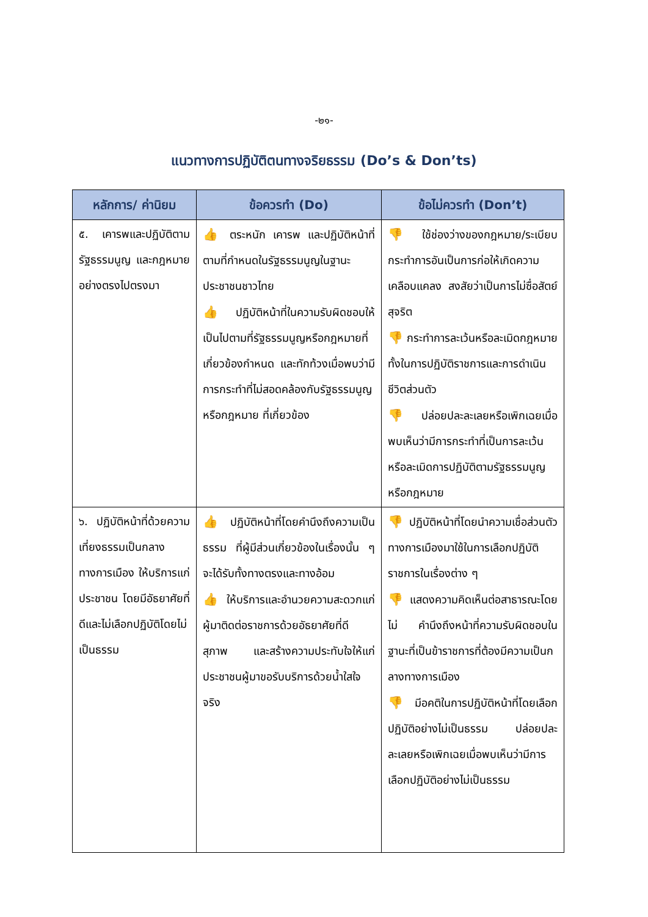-๒๑-
แนวทางการปฏิบัติตนทางจริยธรรม (Do’s & Don’ts)
| หลักการ/ ค่านิยม | ข้อควรทำ (Do) | ข้อไม่ควรทำ (Don’t) |
| --- | --- | --- |
| ๕. เคารพและปฏิบัติตามรัฐธรรมนูญ และกฎหมายอย่างตรงไปตรงมา | 👍 ตระหนัก เคารพ และปฏิบัติหน้าที่ตามที่กำหนดในรัฐธรรมนูญในฐานะประชาชนชาวไทย 👍 ปฏิบัติหน้าที่ในความรับผิดชอบให้เป็นไปตามที่รัฐธรรมนูญหรือกฎหมายที่เกี่ยวข้องกำหนด และทักท้วงเมื่อพบว่ามีการกระทำที่ไม่สอดคล้องกับรัฐธรรมนูญหรือกฎหมาย ที่เกี่ยวข้อง | 👎 ใช้ช่องว่างของกฎหมาย/ระเบียบกระทำการอันเป็นการก่อให้เกิดความเคลือบแคลง สงสัยว่าเป็นการไม่ซื่อสัตย์สุจริต 👎 กระทำการละเว้นหรือละเมิดกฎหมาย ทั้งในการปฏิบัติราชการและการดำเนินชีวิตส่วนตัว 👎 ปล่อยปละละเลยหรือเพิกเฉยเมื่อพบเห็นว่ามีการกระทำที่เป็นการละเว้นหรือละเมิดการปฏิบัติตามรัฐธรรมนูญหรือกฎหมาย |
| ๖. ปฏิบัติหน้าที่ด้วยความเที่ยงธรรมเป็นกลางทางการเมือง ให้บริการแก่ประชาชน โดยมีอัธยาศัยที่ดีและไม่เลือกปฏิบัติโดยไม่เป็นธรรม | 👍 ปฏิบัติหน้าที่โดยคำนึงถึงความเป็นธรรม ที่ผู้มีส่วนเกี่ยวข้องในเรื่องนั้น ๆ จะได้รับทั้งทางตรงและทางอ้อม 👍 ให้บริการและอำนวยความสะดวกแก่ผู้มาติดต่อราชการด้วยอัธยาศัยที่ดี สุภาพ และสร้างความประทับใจให้แก่ประชาชนผู้มาขอรับบริการด้วยน้ำใสใจจริง | 👎 ปฏิบัติหน้าที่โดยนำความเชื่อส่วนตัวทางการเมืองมาใช้ในการเลือกปฏิบัติราชการในเรื่องต่าง ๆ 👎 แสดงความคิดเห็นต่อสาธารณะโดยไม่ คำนึงถึงหน้าที่ความรับผิดชอบในฐานะที่เป็นข้าราชการที่ต้องมีความเป็นกลางทางการเมือง 👎 มีอคติในการปฏิบัติหน้าที่โดยเลือกปฏิบัติอย่างไม่เป็นธรรม ปล่อยปละละเลยหรือเพิกเฉยเมื่อพบเห็นว่ามีการเลือกปฏิบัติอย่างไม่เป็นธรรม |